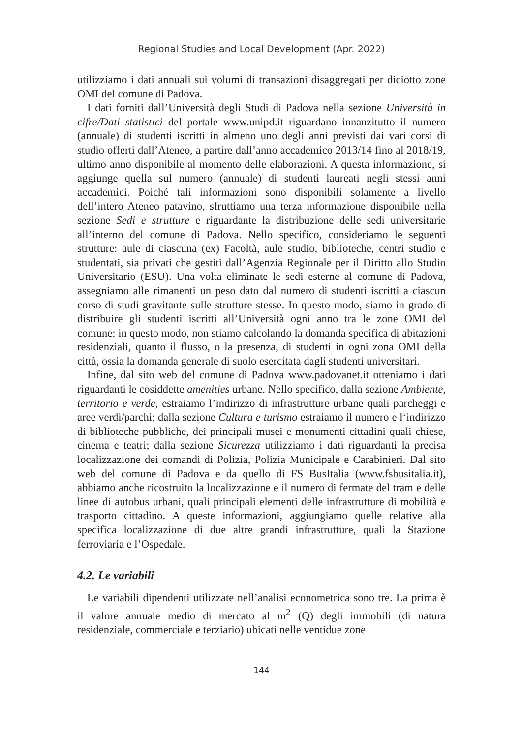Regional Studies and Local Development (Apr. 2022)
utilizziamo i dati annuali sui volumi di transazioni disaggregati per diciotto zone OMI del comune di Padova.
I dati forniti dall’Università degli Studi di Padova nella sezione Università in cifre/Dati statistici del portale www.unipd.it riguardano innanzitutto il numero (annuale) di studenti iscritti in almeno uno degli anni previsti dai vari corsi di studio offerti dall’Ateneo, a partire dall’anno accademico 2013/14 fino al 2018/19, ultimo anno disponibile al momento delle elaborazioni. A questa informazione, si aggiunge quella sul numero (annuale) di studenti laureati negli stessi anni accademici. Poiché tali informazioni sono disponibili solamente a livello dell’intero Ateneo patavino, sfruttiamo una terza informazione disponibile nella sezione Sedi e strutture e riguardante la distribuzione delle sedi universitarie all’interno del comune di Padova. Nello specifico, consideriamo le seguenti strutture: aule di ciascuna (ex) Facoltà, aule studio, biblioteche, centri studio e studentati, sia privati che gestiti dall’Agenzia Regionale per il Diritto allo Studio Universitario (ESU). Una volta eliminate le sedi esterne al comune di Padova, assegniamo alle rimanenti un peso dato dal numero di studenti iscritti a ciascun corso di studi gravitante sulle strutture stesse. In questo modo, siamo in grado di distribuire gli studenti iscritti all’Università ogni anno tra le zone OMI del comune: in questo modo, non stiamo calcolando la domanda specifica di abitazioni residenziali, quanto il flusso, o la presenza, di studenti in ogni zona OMI della città, ossia la domanda generale di suolo esercitata dagli studenti universitari.
Infine, dal sito web del comune di Padova www.padovanet.it otteniamo i dati riguardanti le cosiddette amenities urbane. Nello specifico, dalla sezione Ambiente, territorio e verde, estraiamo l’indirizzo di infrastrutture urbane quali parcheggi e aree verdi/parchi; dalla sezione Cultura e turismo estraiamo il numero e l‘indirizzo di biblioteche pubbliche, dei principali musei e monumenti cittadini quali chiese, cinema e teatri; dalla sezione Sicurezza utilizziamo i dati riguardanti la precisa localizzazione dei comandi di Polizia, Polizia Municipale e Carabinieri. Dal sito web del comune di Padova e da quello di FS BusItalia (www.fsbusitalia.it), abbiamo anche ricostruito la localizzazione e il numero di fermate del tram e delle linee di autobus urbani, quali principali elementi delle infrastrutture di mobilità e trasporto cittadino. A queste informazioni, aggiungiamo quelle relative alla specifica localizzazione di due altre grandi infrastrutture, quali la Stazione ferroviaria e l’Ospedale.
4.2. Le variabili
Le variabili dipendenti utilizzate nell’analisi econometrica sono tre. La prima è il valore annuale medio di mercato al m<sup>2</sup> (Q) degli immobili (di natura residenziale, commerciale e terziario) ubicati nelle ventidue zone
144